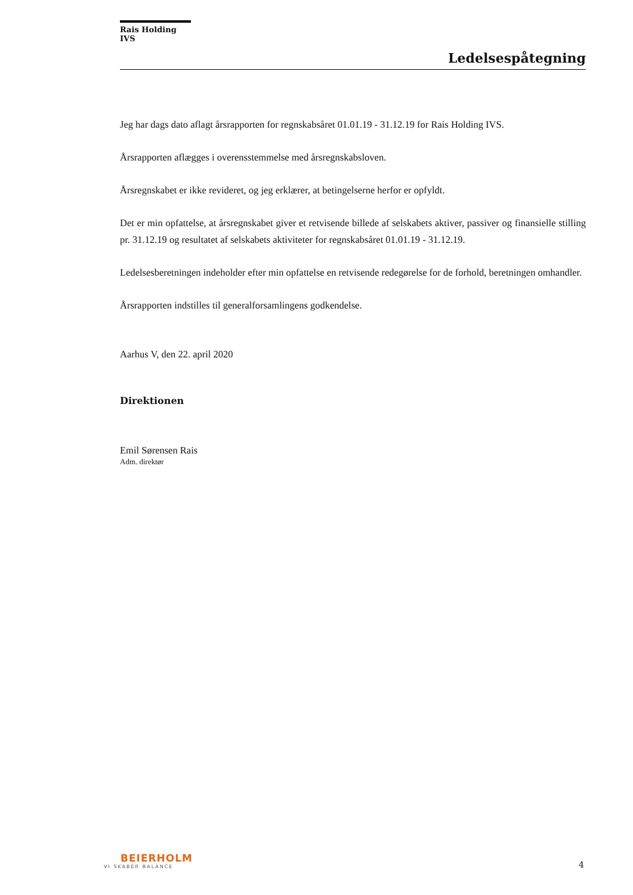Rais Holding IVS
Ledelsespåtegning
Jeg har dags dato aflagt årsrapporten for regnskabsåret 01.01.19 - 31.12.19 for Rais Holding IVS.
Årsrapporten aflægges i overensstemmelse med årsregnskabsloven.
Årsregnskabet er ikke revideret, og jeg erklærer, at betingelserne herfor er opfyldt.
Det er min opfattelse, at årsregnskabet giver et retvisende billede af selskabets aktiver, passiver og finansielle stilling pr. 31.12.19 og resultatet af selskabets aktiviteter for regnskabsåret 01.01.19 - 31.12.19.
Ledelsesberetningen indeholder efter min opfattelse en retvisende redegørelse for de forhold, beretningen omhandler.
Årsrapporten indstilles til generalforsamlingens godkendelse.
Aarhus V, den 22. april 2020
Direktionen
Emil Sørensen Rais
Adm. direktør
BEIERHOLM
VI SKABER BALANCE
4